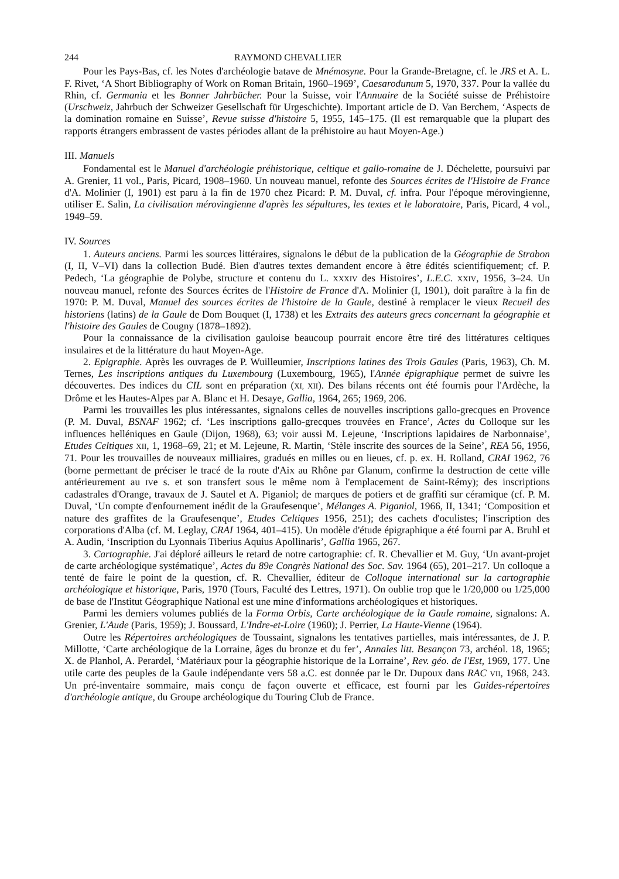244 RAYMOND CHEVALLIER
Pour les Pays-Bas, cf. les Notes d'archéologie batave de Mnémosyne. Pour la Grande-Bretagne, cf. le JRS et A. L. F. Rivet, ‘A Short Bibliography of Work on Roman Britain, 1960–1969’, Caesarodunum 5, 1970, 337. Pour la vallée du Rhin, cf. Germania et les Bonner Jahrbücher. Pour la Suisse, voir l'Annuaire de la Société suisse de Préhistoire (Urschweiz, Jahrbuch der Schweizer Gesellschaft für Urgeschichte). Important article de D. Van Berchem, ‘Aspects de la domination romaine en Suisse’, Revue suisse d'histoire 5, 1955, 145–175. (Il est remarquable que la plupart des rapports étrangers embrassent de vastes périodes allant de la préhistoire au haut Moyen-Age.)
III. Manuels
Fondamental est le Manuel d'archéologie préhistorique, celtique et gallo-romaine de J. Déchelette, poursuivi par A. Grenier, 11 vol., Paris, Picard, 1908–1960. Un nouveau manuel, refonte des Sources écrites de l'Histoire de France d'A. Molinier (I, 1901) est paru à la fin de 1970 chez Picard: P. M. Duval, cf. infra. Pour l'époque mérovingienne, utiliser E. Salin, La civilisation mérovingienne d'après les sépultures, les textes et le laboratoire, Paris, Picard, 4 vol., 1949–59.
IV. Sources
1. Auteurs anciens. Parmi les sources littéraires, signalons le début de la publication de la Géographie de Strabon (I, II, V–VI) dans la collection Budé. Bien d'autres textes demandent encore à être édités scientifiquement; cf. P. Pedech, ‘La géographie de Polybe, structure et contenu du L. XXXIV des Histoires’, L.E.C. XXIV, 1956, 3–24. Un nouveau manuel, refonte des Sources écrites de l'Histoire de France d'A. Molinier (I, 1901), doit paraître à la fin de 1970: P. M. Duval, Manuel des sources écrites de l'histoire de la Gaule, destiné à remplacer le vieux Recueil des historiens (latins) de la Gaule de Dom Bouquet (I, 1738) et les Extraits des auteurs grecs concernant la géographie et l'histoire des Gaules de Cougny (1878–1892).
Pour la connaissance de la civilisation gauloise beaucoup pourrait encore être tiré des littératures celtiques insulaires et de la littérature du haut Moyen-Age.
2. Epigraphie. Après les ouvrages de P. Wuilleumier, Inscriptions latines des Trois Gaules (Paris, 1963), Ch. M. Ternes, Les inscriptions antiques du Luxembourg (Luxembourg, 1965), l'Année épigraphique permet de suivre les découvertes. Des indices du CIL sont en préparation (XI, XII). Des bilans récents ont été fournis pour l'Ardèche, la Drôme et les Hautes-Alpes par A. Blanc et H. Desaye, Gallia, 1964, 265; 1969, 206.
Parmi les trouvailles les plus intéressantes, signalons celles de nouvelles inscriptions gallo-grecques en Provence (P. M. Duval, BSNAF 1962; cf. ‘Les inscriptions gallo-grecques trouvées en France’, Actes du Colloque sur les influences helléniques en Gaule (Dijon, 1968), 63; voir aussi M. Lejeune, ‘Inscriptions lapidaires de Narbonnaise’, Etudes Celtiques XII, 1, 1968–69, 21; et M. Lejeune, R. Martin, ‘Stèle inscrite des sources de la Seine’, REA 56, 1956, 71. Pour les trouvailles de nouveaux milliaires, gradués en milles ou en lieues, cf. p. ex. H. Rolland, CRAI 1962, 76 (borne permettant de préciser le tracé de la route d'Aix au Rhône par Glanum, confirme la destruction de cette ville antérieurement au IVe s. et son transfert sous le même nom à l'emplacement de Saint-Rémy); des inscriptions cadastrales d'Orange, travaux de J. Sautel et A. Piganiol; de marques de potiers et de graffiti sur céramique (cf. P. M. Duval, ‘Un compte d'enfournement inédit de la Graufesenque’, Mélanges A. Piganiol, 1966, II, 1341; ‘Composition et nature des graffites de la Graufesenque’, Etudes Celtiques 1956, 251); des cachets d'oculistes; l'inscription des corporations d'Alba (cf. M. Leglay, CRAI 1964, 401–415). Un modèle d'étude épigraphique a été fourni par A. Bruhl et A. Audin, ‘Inscription du Lyonnais Tiberius Aquius Apollinaris’, Gallia 1965, 267.
3. Cartographie. J'ai déploré ailleurs le retard de notre cartographie: cf. R. Chevallier et M. Guy, ‘Un avant-projet de carte archéologique systématique’, Actes du 89e Congrès National des Soc. Sav. 1964 (65), 201–217. Un colloque a tenté de faire le point de la question, cf. R. Chevallier, éditeur de Colloque international sur la cartographie archéologique et historique, Paris, 1970 (Tours, Faculté des Lettres, 1971). On oublie trop que le 1/20,000 ou 1/25,000 de base de l'Institut Géographique National est une mine d'informations archéologiques et historiques.
Parmi les derniers volumes publiés de la Forma Orbis, Carte archéologique de la Gaule romaine, signalons: A. Grenier, L'Aude (Paris, 1959); J. Boussard, L'Indre-et-Loire (1960); J. Perrier, La Haute-Vienne (1964).
Outre les Répertoires archéologiques de Toussaint, signalons les tentatives partielles, mais intéressantes, de J. P. Millotte, ‘Carte archéologique de la Lorraine, âges du bronze et du fer’, Annales litt. Besançon 73, archéol. 18, 1965; X. de Planhol, A. Perardel, ‘Matériaux pour la géographie historique de la Lorraine’, Rev. géo. de l'Est, 1969, 177. Une utile carte des peuples de la Gaule indépendante vers 58 a.C. est donnée par le Dr. Dupoux dans RAC VII, 1968, 243. Un pré-inventaire sommaire, mais conçu de façon ouverte et efficace, est fourni par les Guides-répertoires d'archéologie antique, du Groupe archéologique du Touring Club de France.